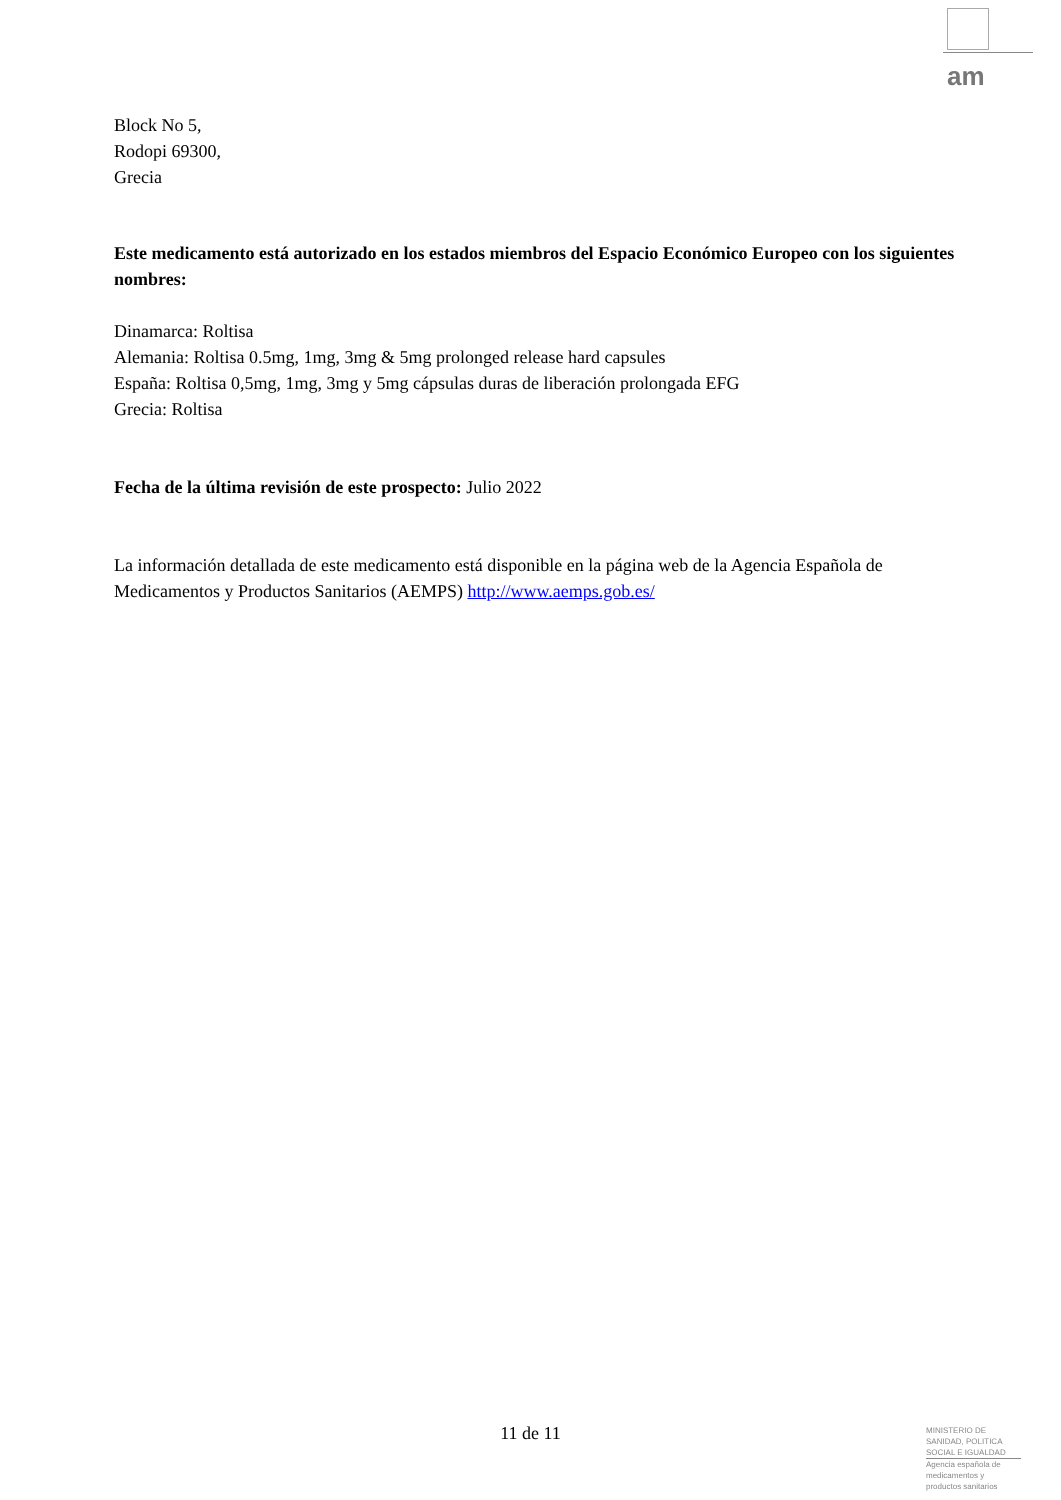am
Block No 5,
Rodopi 69300,
Grecia
Este medicamento está autorizado en los estados miembros del Espacio Económico Europeo con los siguientes nombres:
Dinamarca: Roltisa
Alemania: Roltisa 0.5mg, 1mg, 3mg & 5mg prolonged release hard capsules
España: Roltisa 0,5mg, 1mg, 3mg y 5mg cápsulas duras de liberación prolongada EFG
Grecia: Roltisa
Fecha de la última revisión de este prospecto: Julio 2022
La información detallada de este medicamento está disponible en la página web de la Agencia Española de Medicamentos y Productos Sanitarios (AEMPS) http://www.aemps.gob.es/
11 de 11
MINISTERIO DE
SANIDAD, POLITICA
SOCIAL E IGUALDAD
Agencia española de
medicamentos y
productos sanitarios